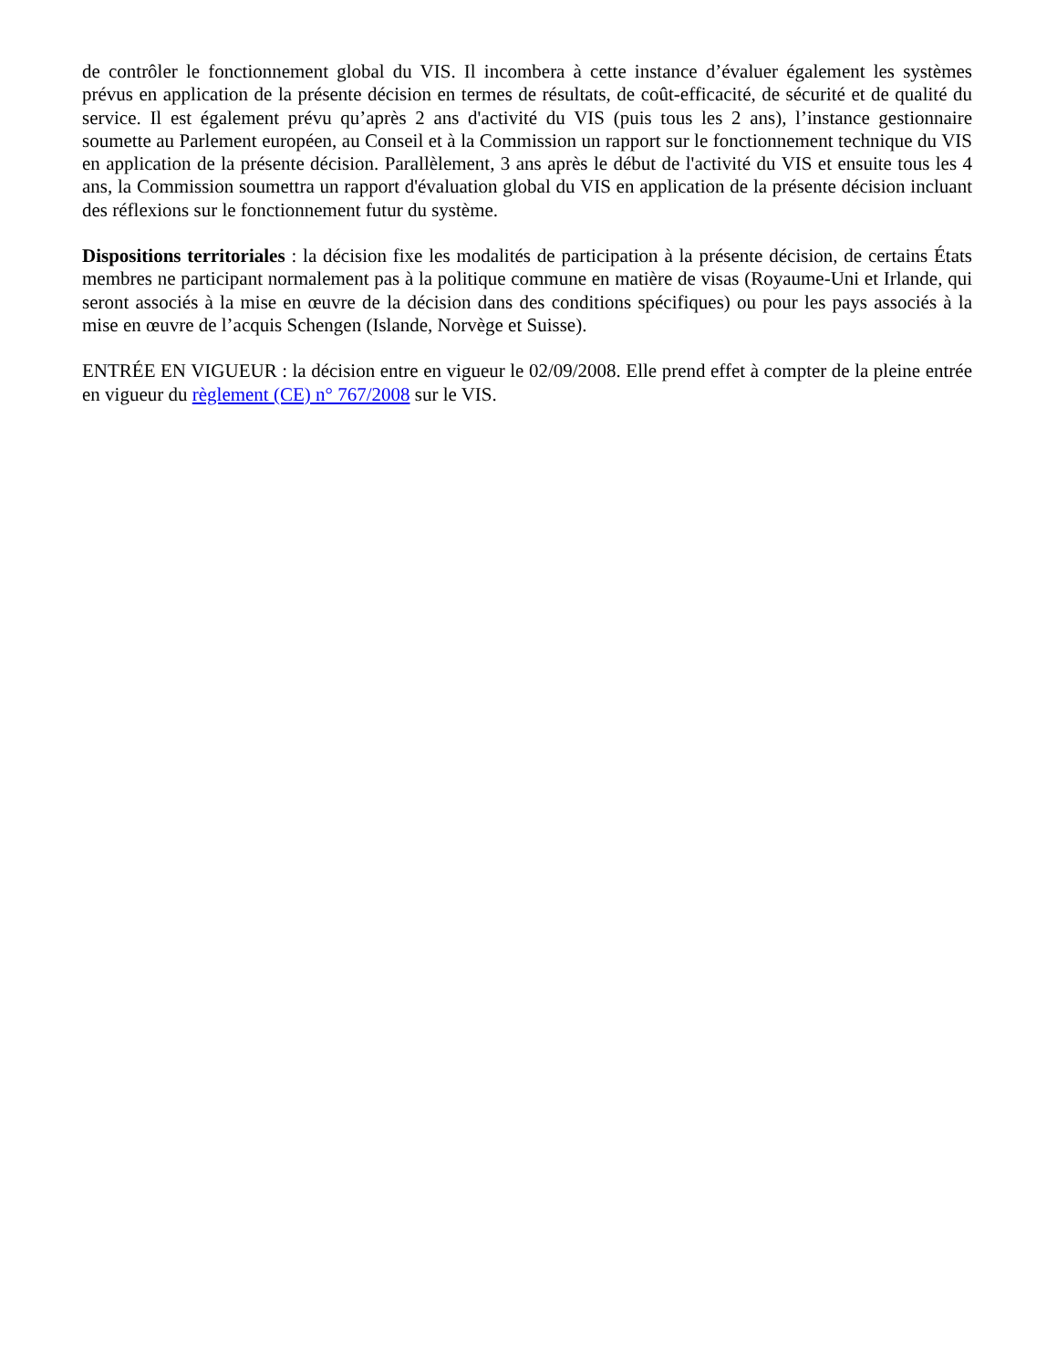de contrôler le fonctionnement global du VIS. Il incombera à cette instance d’évaluer également les systèmes prévus en application de la présente décision en termes de résultats, de coût-efficacité, de sécurité et de qualité du service. Il est également prévu qu’après 2 ans d'activité du VIS (puis tous les 2 ans), l’instance gestionnaire soumette au Parlement européen, au Conseil et à la Commission un rapport sur le fonctionnement technique du VIS en application de la présente décision. Parallèlement, 3 ans après le début de l'activité du VIS et ensuite tous les 4 ans, la Commission soumettra un rapport d'évaluation global du VIS en application de la présente décision incluant des réflexions sur le fonctionnement futur du système.
Dispositions territoriales : la décision fixe les modalités de participation à la présente décision, de certains États membres ne participant normalement pas à la politique commune en matière de visas (Royaume-Uni et Irlande, qui seront associés à la mise en œuvre de la décision dans des conditions spécifiques) ou pour les pays associés à la mise en œuvre de l’acquis Schengen (Islande, Norvège et Suisse).
ENTRÉE EN VIGUEUR : la décision entre en vigueur le 02/09/2008. Elle prend effet à compter de la pleine entrée en vigueur du règlement (CE) n° 767/2008 sur le VIS.